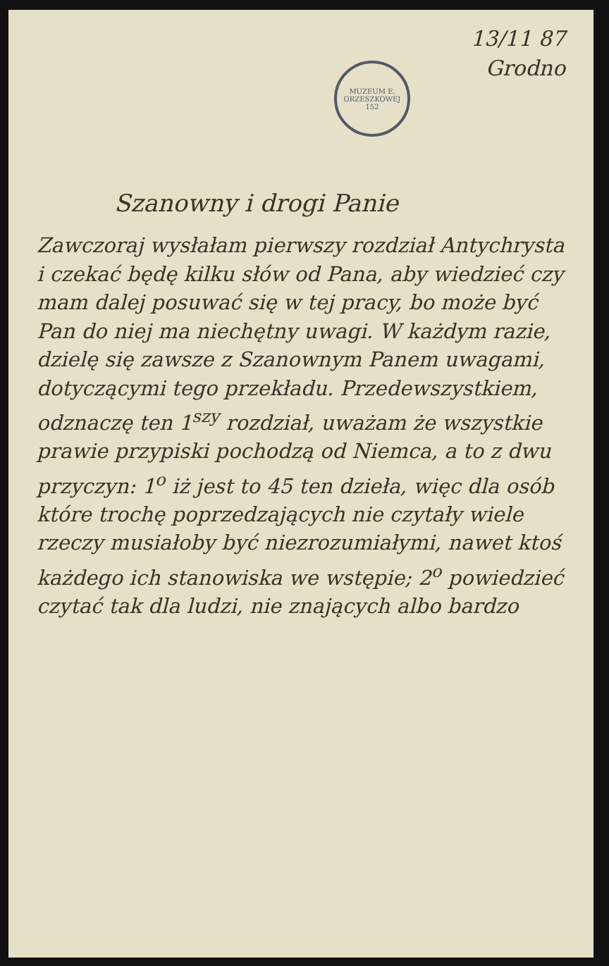MUZEUM E. ORZESZKOWEJ
152
13/11 87
Grodno
Szanowny i drogi Panie
Zawczoraj wysłałam pierwszy rozdział Antychrysta i czekać będę kilku słów od Pana, aby wiedzieć czy mam dalej posuwać się w tej pracy, bo może być Pan do niej ma niechętny uwagi. W każdym razie, dzielę się zawsze z Szanownym Panem uwagami, dotyczącymi tego przekładu. Przedewszystkiem, odznaczę ten 1<sup>szy</sup> rozdział, uważam że wszystkie prawie przypiski pochodzą od Niemca, a to z dwu przyczyn: 1<sup>o</sup> iż jest to 45 ten dzieła, więc dla osób które trochę poprzedzających nie czytały wiele rzeczy musiałoby być niezrozumiałymi, nawet ktoś każdego ich stanowiska we wstępie; 2<sup>o</sup> powiedzieć czytać tak dla ludzi, nie znających albo bardzo